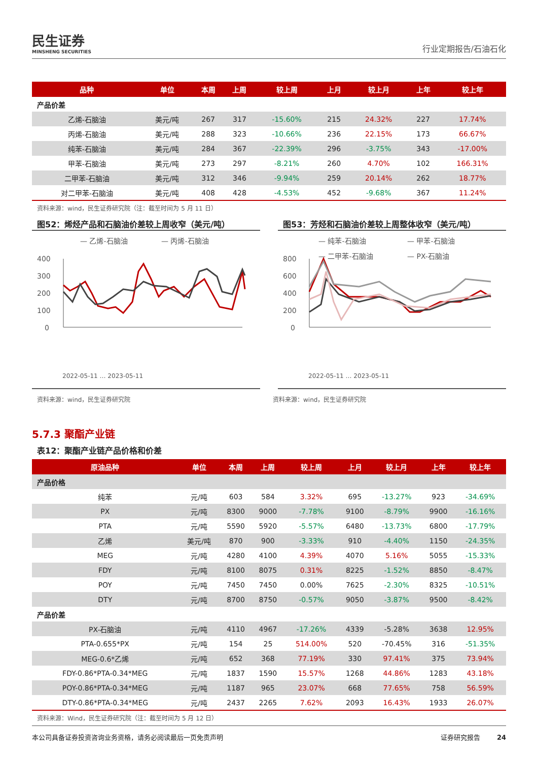民生证券
MINSHENG SECURITIES
行业定期报告/石油石化
| 品种 | 单位 | 本周 | 上周 | 较上周 | 上月 | 较上月 | 上年 | 较上年 |
| --- | --- | --- | --- | --- | --- | --- | --- | --- |
| 产品价差 | | | | | | | | |
| 乙烯-石脑油 | 美元/吨 | 267 | 317 | -15.60% | 215 | 24.32% | 227 | 17.74% |
| 丙烯-石脑油 | 美元/吨 | 288 | 323 | -10.66% | 236 | 22.15% | 173 | 66.67% |
| 纯苯-石脑油 | 美元/吨 | 284 | 367 | -22.39% | 296 | -3.75% | 343 | -17.00% |
| 甲苯-石脑油 | 美元/吨 | 273 | 297 | -8.21% | 260 | 4.70% | 102 | 166.31% |
| 二甲苯-石脑油 | 美元/吨 | 312 | 346 | -9.94% | 259 | 20.14% | 262 | 18.77% |
| 对二甲苯-石脑油 | 美元/吨 | 408 | 428 | -4.53% | 452 | -9.68% | 367 | 11.24% |
资料来源：wind，民生证券研究院（注：截至时间为 5 月 11 日）
图52：烯烃产品和石脑油价差较上周收窄（美元/吨）
— 乙烯-石脑油
— 丙烯-石脑油
400
300
200
100
0
2022-05-11 … 2023-05-11
图53：芳烃和石脑油价差较上周整体收窄（美元/吨）
— 纯苯-石脑油
— 甲苯-石脑油
— 二甲苯-石脑油
— PX-石脑油
800
600
400
200
0
2022-05-11 … 2023-05-11
资料来源：wind，民生证券研究院 资料来源：wind，民生证券研究院
5.7.3 聚酯产业链
表12：聚酯产业链产品价格和价差
| 原油品种 | 单位 | 本周 | 上周 | 较上周 | 上月 | 较上月 | 上年 | 较上年 |
| --- | --- | --- | --- | --- | --- | --- | --- | --- |
| 产品价格 | | | | | | | | |
| 纯苯 | 元/吨 | 603 | 584 | 3.32% | 695 | -13.27% | 923 | -34.69% |
| PX | 元/吨 | 8300 | 9000 | -7.78% | 9100 | -8.79% | 9900 | -16.16% |
| PTA | 元/吨 | 5590 | 5920 | -5.57% | 6480 | -13.73% | 6800 | -17.79% |
| 乙烯 | 美元/吨 | 870 | 900 | -3.33% | 910 | -4.40% | 1150 | -24.35% |
| MEG | 元/吨 | 4280 | 4100 | 4.39% | 4070 | 5.16% | 5055 | -15.33% |
| FDY | 元/吨 | 8100 | 8075 | 0.31% | 8225 | -1.52% | 8850 | -8.47% |
| POY | 元/吨 | 7450 | 7450 | 0.00% | 7625 | -2.30% | 8325 | -10.51% |
| DTY | 元/吨 | 8700 | 8750 | -0.57% | 9050 | -3.87% | 9500 | -8.42% |
| 产品价差 | | | | | | | | |
| PX-石脑油 | 元/吨 | 4110 | 4967 | -17.26% | 4339 | -5.28% | 3638 | 12.95% |
| PTA-0.655*PX | 元/吨 | 154 | 25 | 514.00% | 520 | -70.45% | 316 | -51.35% |
| MEG-0.6*乙烯 | 元/吨 | 652 | 368 | 77.19% | 330 | 97.41% | 375 | 73.94% |
| FDY-0.86*PTA-0.34*MEG | 元/吨 | 1837 | 1590 | 15.57% | 1268 | 44.86% | 1283 | 43.18% |
| POY-0.86*PTA-0.34*MEG | 元/吨 | 1187 | 965 | 23.07% | 668 | 77.65% | 758 | 56.59% |
| DTY-0.86*PTA-0.34*MEG | 元/吨 | 2437 | 2265 | 7.62% | 2093 | 16.43% | 1933 | 26.07% |
资料来源：Wind，民生证券研究院（注：截至时间为 5 月 12 日）
本公司具备证券投资咨询业务资格，请务必阅读最后一页免责声明 证券研究报告 24